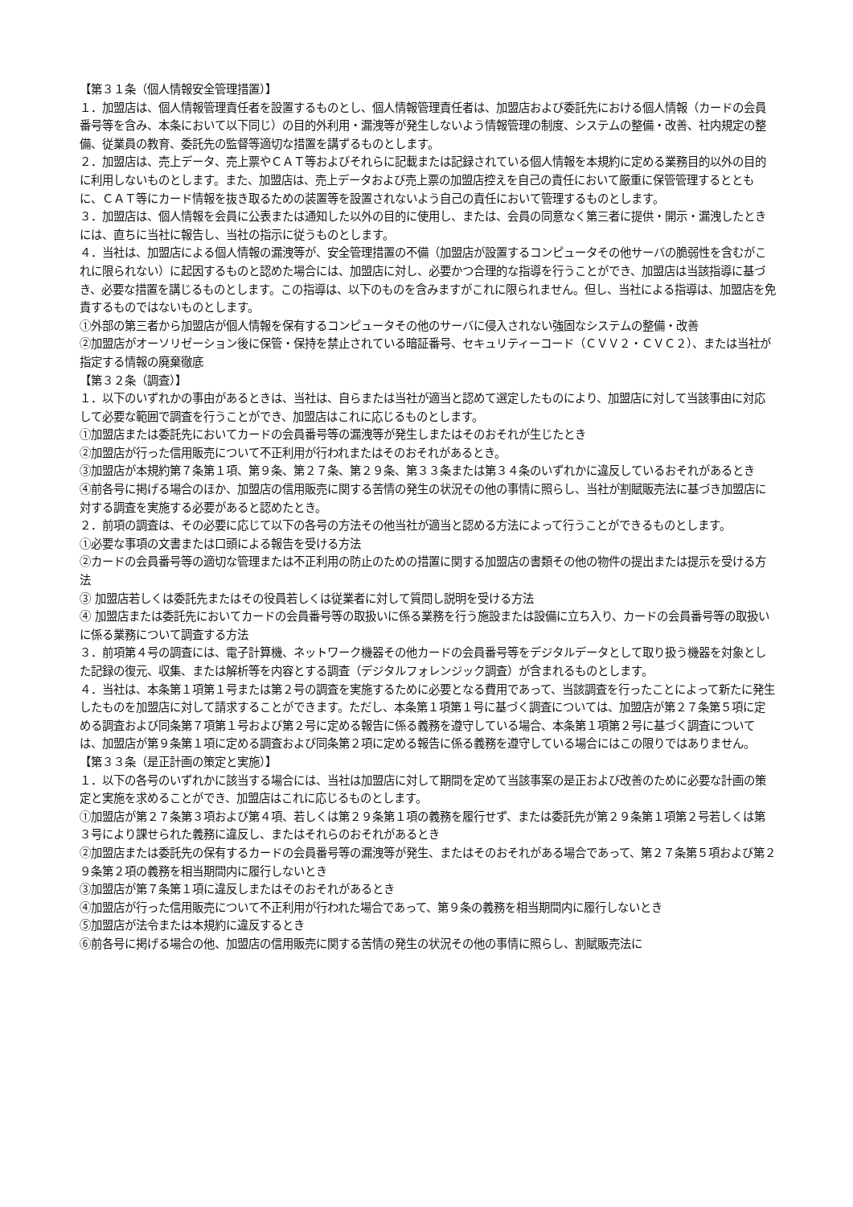【第３１条（個人情報安全管理措置）】
１．加盟店は、個人情報管理責任者を設置するものとし、個人情報管理責任者は、加盟店および委託先における個人情報（カードの会員番号等を含み、本条において以下同じ）の目的外利用・漏洩等が発生しないよう情報管理の制度、システムの整備・改善、社内規定の整備、従業員の教育、委託先の監督等適切な措置を講ずるものとします。
２．加盟店は、売上データ、売上票やＣＡＴ等およびそれらに記載または記録されている個人情報を本規約に定める業務目的以外の目的に利用しないものとします。また、加盟店は、売上データおよび売上票の加盟店控えを自己の責任において厳重に保管管理するとともに、ＣＡＴ等にカード情報を抜き取るための装置等を設置されないよう自己の責任において管理するものとします。
３．加盟店は、個人情報を会員に公表または通知した以外の目的に使用し、または、会員の同意なく第三者に提供・開示・漏洩したときには、直ちに当社に報告し、当社の指示に従うものとします。
４．当社は、加盟店による個人情報の漏洩等が、安全管理措置の不備（加盟店が設置するコンピュータその他サーバの脆弱性を含むがこれに限られない）に起因するものと認めた場合には、加盟店に対し、必要かつ合理的な指導を行うことができ、加盟店は当該指導に基づき、必要な措置を講じるものとします。この指導は、以下のものを含みますがこれに限られません。但し、当社による指導は、加盟店を免責するものではないものとします。
①外部の第三者から加盟店が個人情報を保有するコンピュータその他のサーバに侵入されない強固なシステムの整備・改善
②加盟店がオーソリゼーション後に保管・保持を禁止されている暗証番号、セキュリティーコード（ＣＶＶ２・ＣＶＣ２）、または当社が指定する情報の廃棄徹底
【第３２条（調査）】
１．以下のいずれかの事由があるときは、当社は、自らまたは当社が適当と認めて選定したものにより、加盟店に対して当該事由に対応して必要な範囲で調査を行うことができ、加盟店はこれに応じるものとします。
①加盟店または委託先においてカードの会員番号等の漏洩等が発生しまたはそのおそれが生じたとき
②加盟店が行った信用販売について不正利用が行われまたはそのおそれがあるとき。
③加盟店が本規約第７条第１項、第９条、第２７条、第２９条、第３３条または第３４条のいずれかに違反しているおそれがあるとき
④前各号に掲げる場合のほか、加盟店の信用販売に関する苦情の発生の状況その他の事情に照らし、当社が割賦販売法に基づき加盟店に対する調査を実施する必要があると認めたとき。
２．前項の調査は、その必要に応じて以下の各号の方法その他当社が適当と認める方法によって行うことができるものとします。
①必要な事項の文書または口頭による報告を受ける方法
②カードの会員番号等の適切な管理または不正利用の防止のための措置に関する加盟店の書類その他の物件の提出または提示を受ける方法
③ 加盟店若しくは委託先またはその役員若しくは従業者に対して質問し説明を受ける方法
④ 加盟店または委託先においてカードの会員番号等の取扱いに係る業務を行う施設または設備に立ち入り、カードの会員番号等の取扱いに係る業務について調査する方法
３．前項第４号の調査には、電子計算機、ネットワーク機器その他カードの会員番号等をデジタルデータとして取り扱う機器を対象とした記録の復元、収集、または解析等を内容とする調査（デジタルフォレンジック調査）が含まれるものとします。
４．当社は、本条第１項第１号または第２号の調査を実施するために必要となる費用であって、当該調査を行ったことによって新たに発生したものを加盟店に対して請求することができます。ただし、本条第１項第１号に基づく調査については、加盟店が第２７条第５項に定める調査および同条第７項第１号および第２号に定める報告に係る義務を遵守している場合、本条第１項第２号に基づく調査については、加盟店が第９条第１項に定める調査および同条第２項に定める報告に係る義務を遵守している場合にはこの限りではありません。
【第３３条（是正計画の策定と実施）】
１．以下の各号のいずれかに該当する場合には、当社は加盟店に対して期間を定めて当該事案の是正および改善のために必要な計画の策定と実施を求めることができ、加盟店はこれに応じるものとします。
①加盟店が第２７条第３項および第４項、若しくは第２９条第１項の義務を履行せず、または委託先が第２９条第１項第２号若しくは第３号により課せられた義務に違反し、またはそれらのおそれがあるとき
②加盟店または委託先の保有するカードの会員番号等の漏洩等が発生、またはそのおそれがある場合であって、第２７条第５項および第２９条第２項の義務を相当期間内に履行しないとき
③加盟店が第７条第１項に違反しまたはそのおそれがあるとき
④加盟店が行った信用販売について不正利用が行われた場合であって、第９条の義務を相当期間内に履行しないとき
⑤加盟店が法令または本規約に違反するとき
⑥前各号に掲げる場合の他、加盟店の信用販売に関する苦情の発生の状況その他の事情に照らし、割賦販売法に